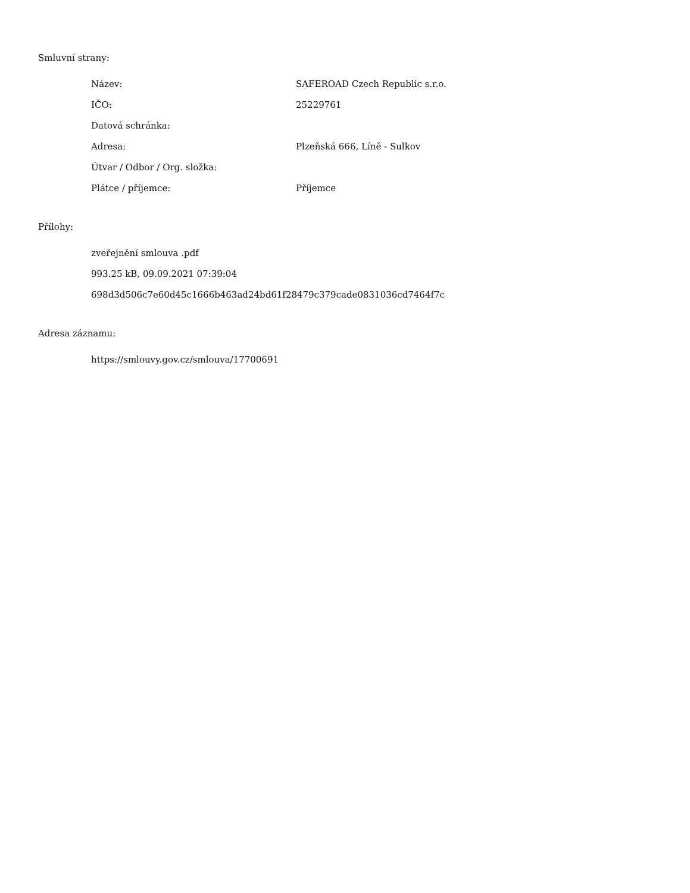Smluvní strany:
| Název: | SAFEROAD Czech Republic s.r.o. |
| IČO: | 25229761 |
| Datová schránka: | |
| Adresa: | Plzeňská 666, Líně - Sulkov |
| Útvar / Odbor / Org. složka: | |
| Plátce / příjemce: | Příjemce |
Přílohy:
zveřejnění smlouva .pdf
993.25 kB, 09.09.2021 07:39:04
698d3d506c7e60d45c1666b463ad24bd61f28479c379cade0831036cd7464f7c
Adresa záznamu:
https://smlouvy.gov.cz/smlouva/17700691